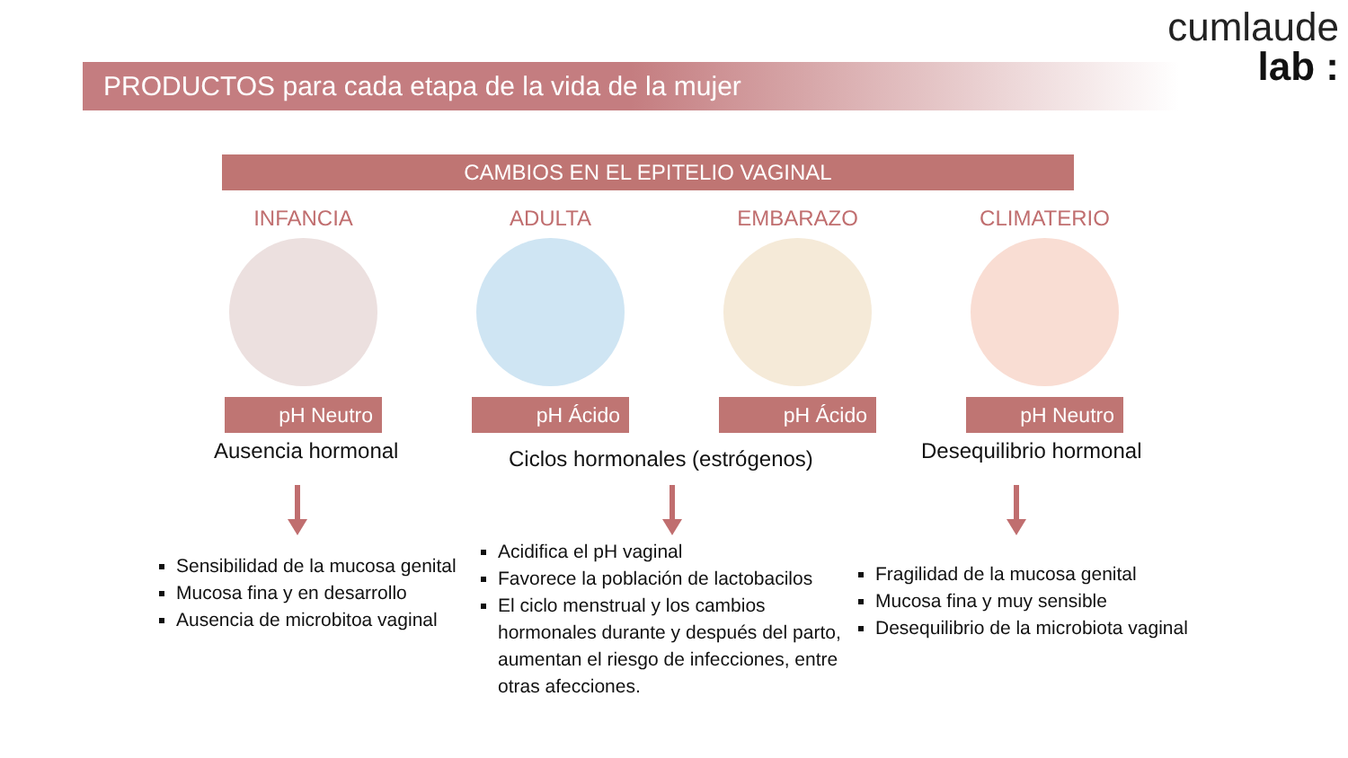cumlaude
lab :
PRODUCTOS para cada etapa de la vida de la mujer
CAMBIOS EN EL EPITELIO VAGINAL
INFANCIA
pH Neutro
ADULTA
pH Ácido
EMBARAZO
pH Ácido
CLIMATERIO
pH Neutro
Ausencia hormonal Ciclos hormonales (estrógenos) Desequilibrio hormonal
Sensibilidad de la mucosa genital
Mucosa fina y en desarrollo
Ausencia de microbitoa vaginal
Acidifica el pH vaginal
Favorece la población de lactobacilos
El ciclo menstrual y los cambios hormonales durante y después del parto, aumentan el riesgo de infecciones, entre otras afecciones.
Fragilidad de la mucosa genital
Mucosa fina y muy sensible
Desequilibrio de la microbiota vaginal